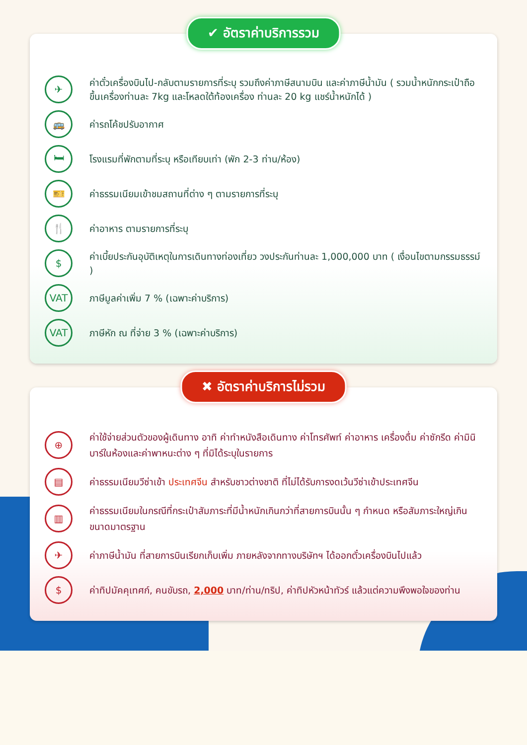✔ อัตราค่าบริการรวม
✈
ค่าตั๋วเครื่องบินไป-กลับตามรายการที่ระบุ รวมถึงค่าภาษีสนามบิน และค่าภาษีน้ำมัน ( รวมน้ำหนักกระเป๋าถือขึ้นเครื่องท่านละ 7kg และโหลดใต้ท้องเครื่อง ท่านละ 20 kg แชร์น้ำหนักได้ )
🚌
ค่ารถโค้ชปรับอากาศ
🛏
โรงแรมที่พักตามที่ระบุ หรือเทียบเท่า (พัก 2-3 ท่าน/ห้อง)
🎫
ค่าธรรมเนียมเข้าชมสถานที่ต่าง ๆ ตามรายการที่ระบุ
🍴
ค่าอาหาร ตามรายการที่ระบุ
$
ค่าเบี้ยประกันอุบัติเหตุในการเดินทางท่องเที่ยว วงประกันท่านละ 1,000,000 บาท ( เงื่อนไขตามกรรมธรรม์ )
VAT
ภาษีมูลค่าเพิ่ม 7 % (เฉพาะค่าบริการ)
VAT
ภาษีหัก ณ ที่จ่าย 3 % (เฉพาะค่าบริการ)
✖ อัตราค่าบริการไม่รวม
⊕
ค่าใช้จ่ายส่วนตัวของผู้เดินทาง อาทิ ค่าทำหนังสือเดินทาง ค่าโทรศัพท์ ค่าอาหาร เครื่องดื่ม ค่าซักรีด ค่ามินิบาร์ในห้องและค่าพาหนะต่าง ๆ ที่มิได้ระบุในรายการ
▤
ค่าธรรมเนียมวีซ่าเข้า ประเทศจีน สำหรับชาวต่างชาติ ที่ไม่ได้รับการงดเว้นวีซ่าเข้าประเทศจีน
▥
ค่าธรรมเนียมในกรณีที่กระเป๋าสัมภาระที่มีน้ำหนักเกินกว่าที่สายการบินนั้น ๆ กำหนด หรือสัมภาระใหญ่เกินขนาดมาตรฐาน
✈
ค่าภาษีน้ำมัน ที่สายการบินเรียกเก็บเพิ่ม ภายหลังจากทางบริษัทฯ ได้ออกตั๋วเครื่องบินไปแล้ว
$
ค่าทิปมัคคุเทศก์, คนขับรถ, 2,000 บาท/ท่าน/ทริป, ค่าทิปหัวหน้าทัวร์ แล้วแต่ความพึงพอใจของท่าน